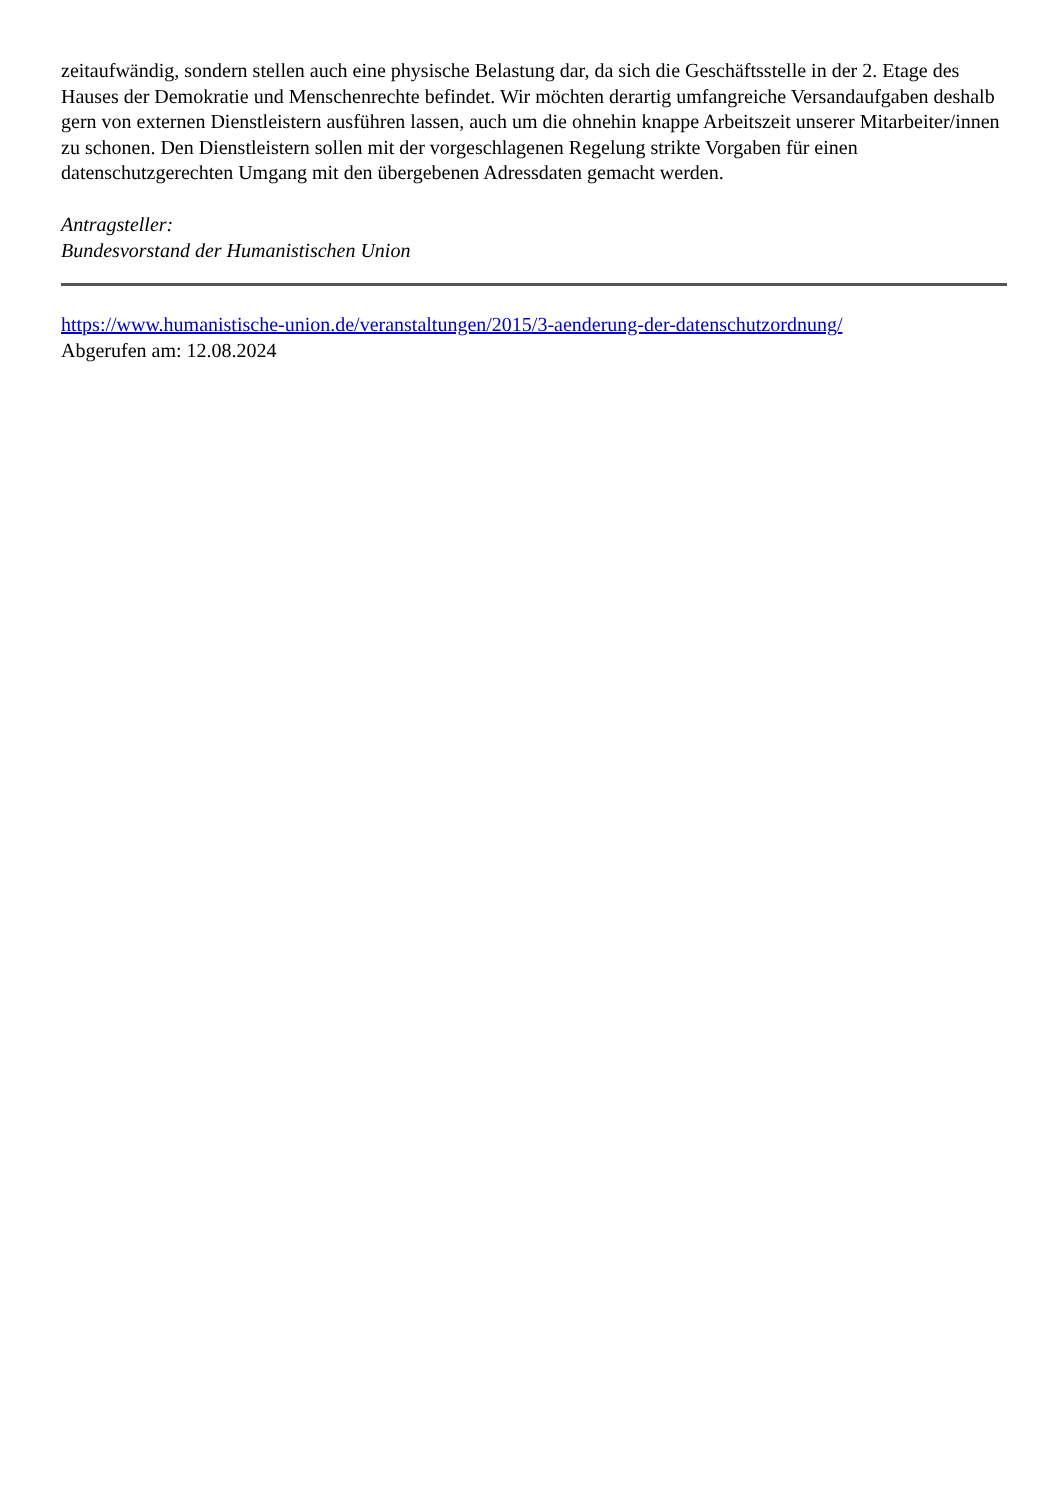zeitaufwändig, sondern stellen auch eine physische Belastung dar, da sich die Geschäftsstelle in der 2. Etage des Hauses der Demokratie und Menschenrechte befindet. Wir möchten derartig umfangreiche Versandaufgaben deshalb gern von externen Dienstleistern ausführen lassen, auch um die ohnehin knappe Arbeitszeit unserer Mitarbeiter/innen zu schonen. Den Dienstleistern sollen mit der vorgeschlagenen Regelung strikte Vorgaben für einen datenschutzgerechten Umgang mit den übergebenen Adressdaten gemacht werden.
Antragsteller:
Bundesvorstand der Humanistischen Union
https://www.humanistische-union.de/veranstaltungen/2015/3-aenderung-der-datenschutzordnung/
Abgerufen am: 12.08.2024